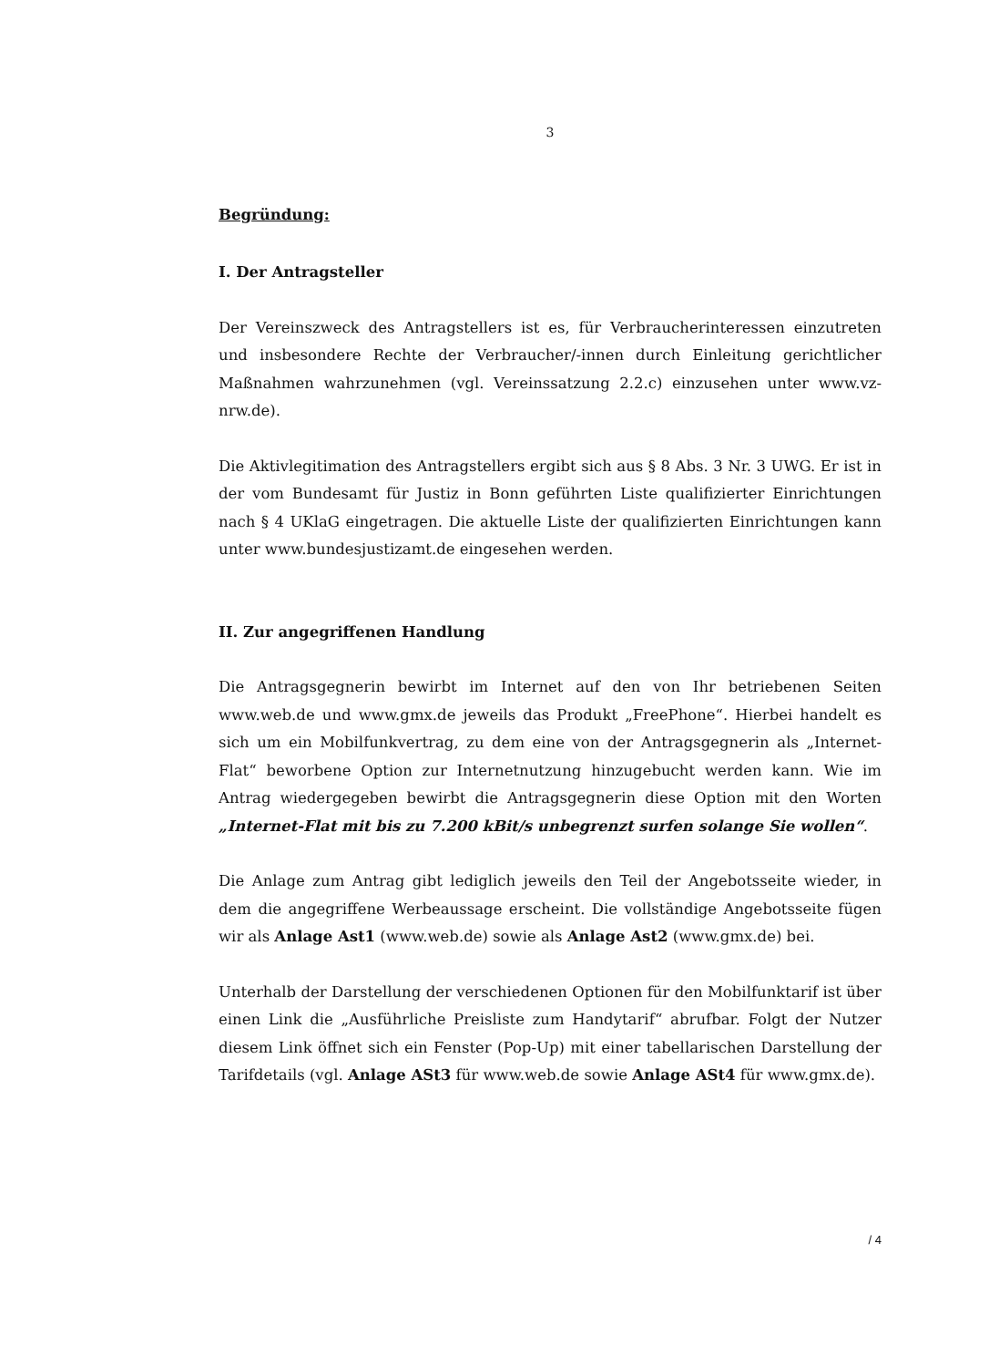3
Begründung:
I. Der Antragsteller
Der Vereinszweck des Antragstellers ist es, für Verbraucherinteressen einzutreten und insbesondere Rechte der Verbraucher/-innen durch Einleitung gerichtlicher Maßnahmen wahrzunehmen (vgl. Vereinssatzung 2.2.c) einzusehen unter www.vz-nrw.de).
Die Aktivlegitimation des Antragstellers ergibt sich aus § 8 Abs. 3 Nr. 3 UWG. Er ist in der vom Bundesamt für Justiz in Bonn geführten Liste qualifizierter Einrichtungen nach § 4 UKlaG eingetragen. Die aktuelle Liste der qualifizierten Einrichtungen kann unter www.bundesjustizamt.de eingesehen werden.
II. Zur angegriffenen Handlung
Die Antragsgegnerin bewirbt im Internet auf den von Ihr betriebenen Seiten www.web.de und www.gmx.de jeweils das Produkt „FreePhone“. Hierbei handelt es sich um ein Mobilfunkvertrag, zu dem eine von der Antragsgegnerin als „Internet-Flat“ beworbene Option zur Internetnutzung hinzugebucht werden kann. Wie im Antrag wiedergegeben bewirbt die Antragsgegnerin diese Option mit den Worten „Internet-Flat mit bis zu 7.200 kBit/s unbegrenzt surfen solange Sie wollen“.
Die Anlage zum Antrag gibt lediglich jeweils den Teil der Angebotsseite wieder, in dem die angegriffene Werbeaussage erscheint. Die vollständige Angebotsseite fügen wir als Anlage Ast1 (www.web.de) sowie als Anlage Ast2 (www.gmx.de) bei.
Unterhalb der Darstellung der verschiedenen Optionen für den Mobilfunktarif ist über einen Link die „Ausführliche Preisliste zum Handytarif“ abrufbar. Folgt der Nutzer diesem Link öffnet sich ein Fenster (Pop-Up) mit einer tabellarischen Darstellung der Tarifdetails (vgl. Anlage ASt3 für www.web.de sowie Anlage ASt4 für www.gmx.de).
/ 4